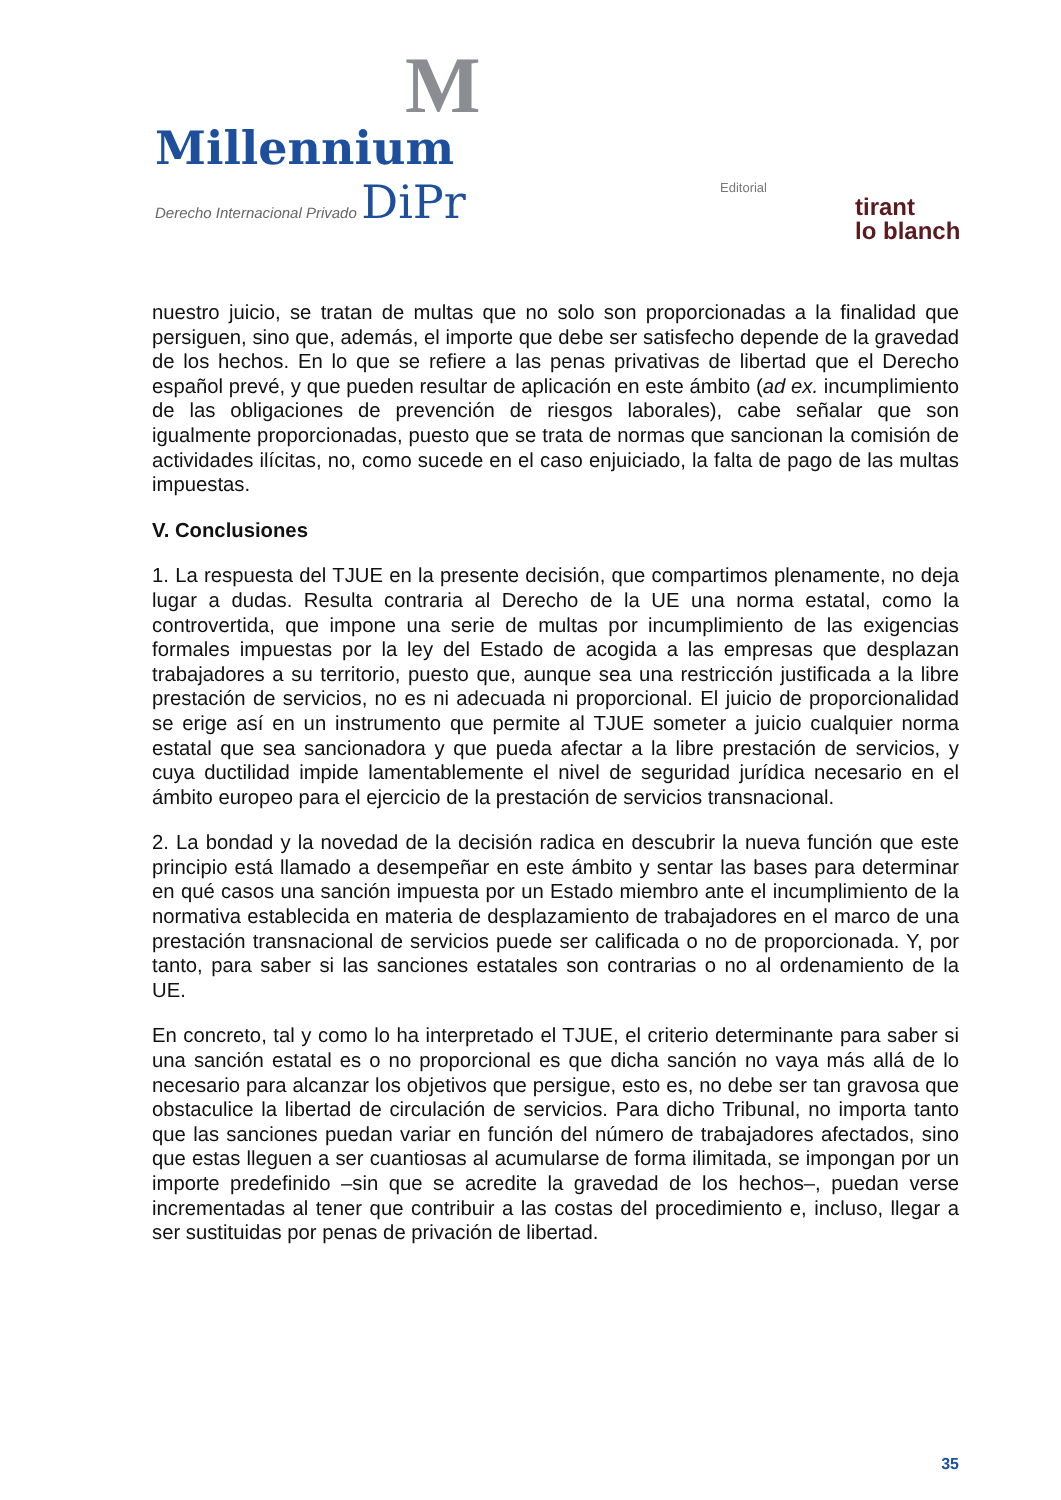M
Millennium
Derecho Internacional Privado DiPr
Editorial
tirant
lo blanch
nuestro juicio, se tratan de multas que no solo son proporcionadas a la finalidad que persiguen, sino que, además, el importe que debe ser satisfecho depende de la gravedad de los hechos. En lo que se refiere a las penas privativas de libertad que el Derecho español prevé, y que pueden resultar de aplicación en este ámbito (ad ex. incumplimiento de las obligaciones de prevención de riesgos laborales), cabe señalar que son igualmente proporcionadas, puesto que se trata de normas que sancionan la comisión de actividades ilícitas, no, como sucede en el caso enjuiciado, la falta de pago de las multas impuestas.
V. Conclusiones
1. La respuesta del TJUE en la presente decisión, que compartimos plenamente, no deja lugar a dudas. Resulta contraria al Derecho de la UE una norma estatal, como la controvertida, que impone una serie de multas por incumplimiento de las exigencias formales impuestas por la ley del Estado de acogida a las empresas que desplazan trabajadores a su territorio, puesto que, aunque sea una restricción justificada a la libre prestación de servicios, no es ni adecuada ni proporcional. El juicio de proporcionalidad se erige así en un instrumento que permite al TJUE someter a juicio cualquier norma estatal que sea sancionadora y que pueda afectar a la libre prestación de servicios, y cuya ductilidad impide lamentablemente el nivel de seguridad jurídica necesario en el ámbito europeo para el ejercicio de la prestación de servicios transnacional.
2. La bondad y la novedad de la decisión radica en descubrir la nueva función que este principio está llamado a desempeñar en este ámbito y sentar las bases para determinar en qué casos una sanción impuesta por un Estado miembro ante el incumplimiento de la normativa establecida en materia de desplazamiento de trabajadores en el marco de una prestación transnacional de servicios puede ser calificada o no de proporcionada. Y, por tanto, para saber si las sanciones estatales son contrarias o no al ordenamiento de la UE.
En concreto, tal y como lo ha interpretado el TJUE, el criterio determinante para saber si una sanción estatal es o no proporcional es que dicha sanción no vaya más allá de lo necesario para alcanzar los objetivos que persigue, esto es, no debe ser tan gravosa que obstaculice la libertad de circulación de servicios. Para dicho Tribunal, no importa tanto que las sanciones puedan variar en función del número de trabajadores afectados, sino que estas lleguen a ser cuantiosas al acumularse de forma ilimitada, se impongan por un importe predefinido –sin que se acredite la gravedad de los hechos–, puedan verse incrementadas al tener que contribuir a las costas del procedimiento e, incluso, llegar a ser sustituidas por penas de privación de libertad.
35